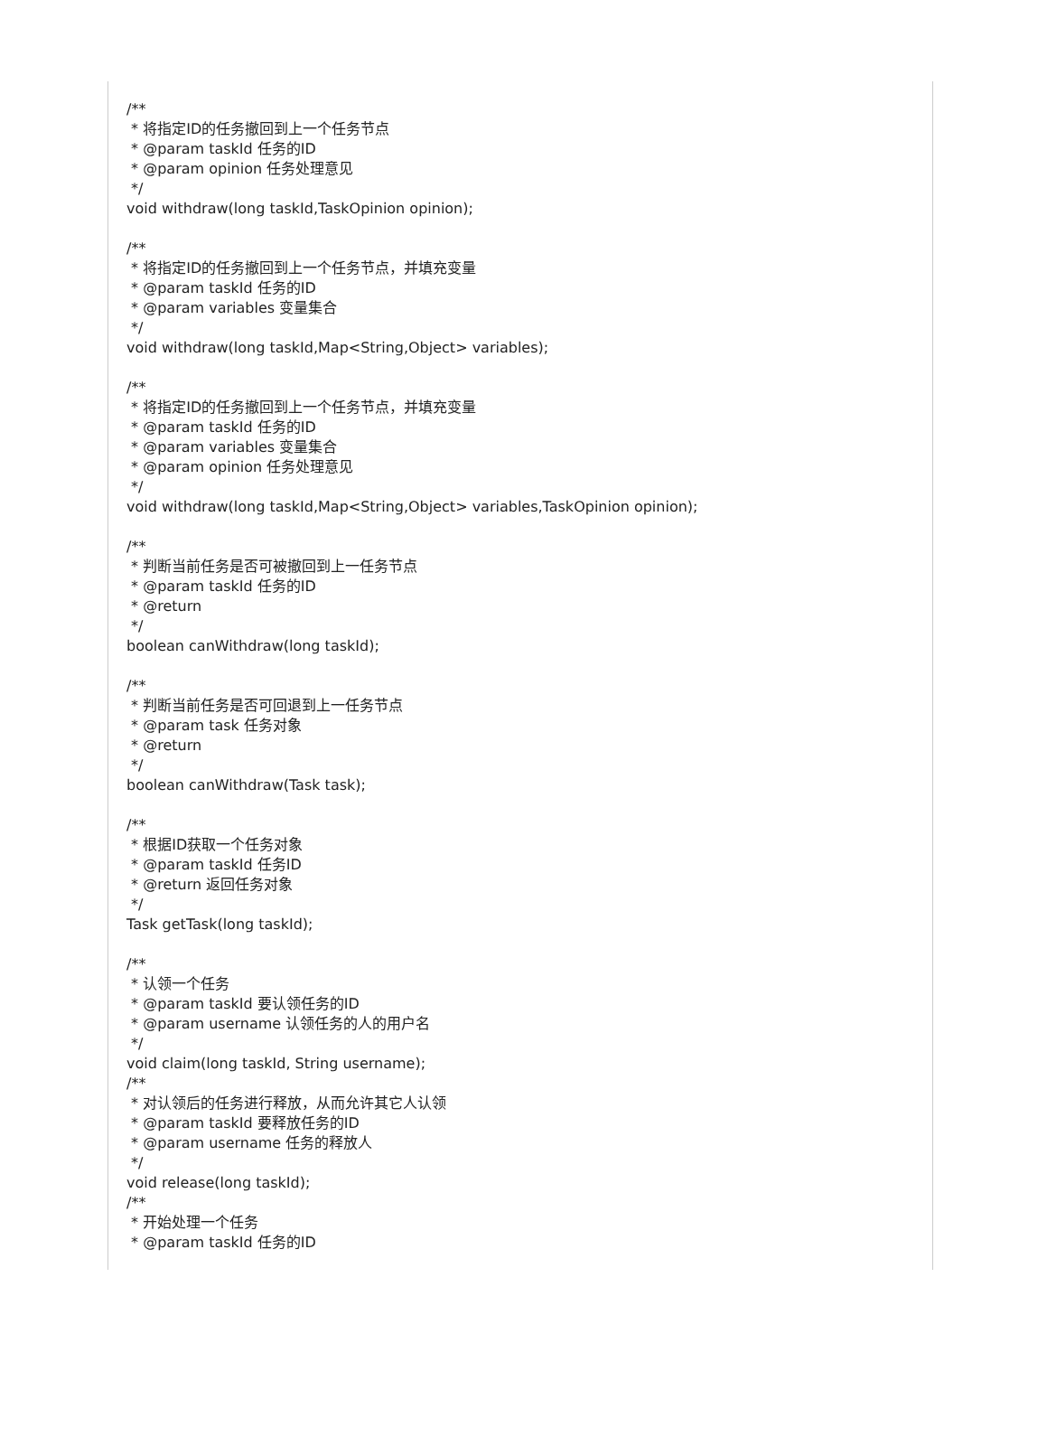/** * 将指定ID的任务撤回到上一个任务节点 * @param taskId 任务的ID * @param opinion 任务处理意见 */ void withdraw(long taskId,TaskOpinion opinion); /** * 将指定ID的任务撤回到上一个任务节点，并填充变量 * @param taskId 任务的ID * @param variables 变量集合 */ void withdraw(long taskId,Map<String,Object> variables); /** * 将指定ID的任务撤回到上一个任务节点，并填充变量 * @param taskId 任务的ID * @param variables 变量集合 * @param opinion 任务处理意见 */ void withdraw(long taskId,Map<String,Object> variables,TaskOpinion opinion); /** * 判断当前任务是否可被撤回到上一任务节点 * @param taskId 任务的ID * @return */ boolean canWithdraw(long taskId); /** * 判断当前任务是否可回退到上一任务节点 * @param task 任务对象 * @return */ boolean canWithdraw(Task task); /** * 根据ID获取一个任务对象 * @param taskId 任务ID * @return 返回任务对象 */ Task getTask(long taskId); /** * 认领一个任务 * @param taskId 要认领任务的ID * @param username 认领任务的人的用户名 */ void claim(long taskId, String username); /** * 对认领后的任务进行释放，从而允许其它人认领 * @param taskId 要释放任务的ID * @param username 任务的释放人 */ void release(long taskId); /** * 开始处理一个任务 * @param taskId 任务的ID